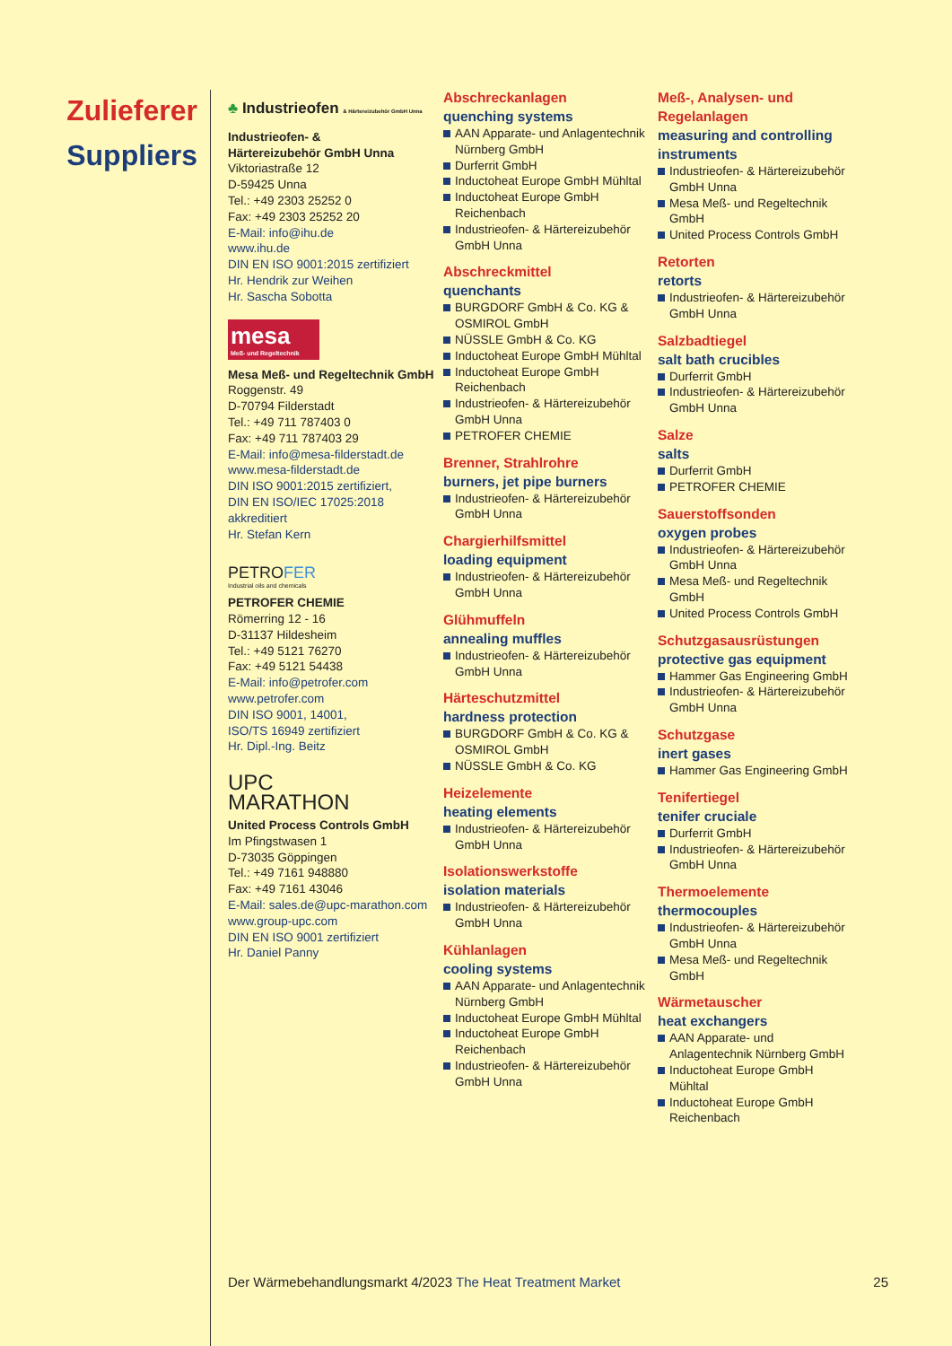Zulieferer
Suppliers
♣ Industrieofen & Härtereizubehör GmbH Unna
Industrieofen- &
Härtereizubehör GmbH Unna
Viktoriastraße 12
D-59425 Unna
Tel.: +49 2303 25252 0
Fax: +49 2303 25252 20
E-Mail: info@ihu.de
www.ihu.de
DIN EN ISO 9001:2015 zertifiziert
Hr. Hendrik zur Weihen
Hr. Sascha Sobotta
mesa
Meß- und Regeltechnik
Mesa Meß- und Regeltechnik GmbH
Roggenstr. 49
D-70794 Filderstadt
Tel.: +49 711 787403 0
Fax: +49 711 787403 29
E-Mail: info@mesa-filderstadt.de
www.mesa-filderstadt.de
DIN ISO 9001:2015 zertifiziert,
DIN EN ISO/IEC 17025:2018 akkreditiert
Hr. Stefan Kern
PETROFER
Industrial oils and chemicals
PETROFER CHEMIE
Römerring 12 - 16
D-31137 Hildesheim
Tel.: +49 5121 76270
Fax: +49 5121 54438
E-Mail: info@petrofer.com
www.petrofer.com
DIN ISO 9001, 14001,
ISO/TS 16949 zertifiziert
Hr. Dipl.-Ing. Beitz
UPC
MARATHON
United Process Controls GmbH
Im Pfingstwasen 1
D-73035 Göppingen
Tel.: +49 7161 948880
Fax: +49 7161 43046
E-Mail: sales.de@upc-marathon.com
www.group-upc.com
DIN EN ISO 9001 zertifiziert
Hr. Daniel Panny
Abschreckanlagen
quenching systems
AAN Apparate- und Anlagentechnik Nürnberg GmbH
Durferrit GmbH
Inductoheat Europe GmbH Mühltal
Inductoheat Europe GmbH Reichenbach
Industrieofen- & Härtereizubehör GmbH Unna
Abschreckmittel
quenchants
BURGDORF GmbH & Co. KG & OSMIROL GmbH
NÜSSLE GmbH & Co. KG
Inductoheat Europe GmbH Mühltal
Inductoheat Europe GmbH Reichenbach
Industrieofen- & Härtereizubehör GmbH Unna
PETROFER CHEMIE
Brenner, Strahlrohre
burners, jet pipe burners
Industrieofen- & Härtereizubehör GmbH Unna
Chargierhilfsmittel
loading equipment
Industrieofen- & Härtereizubehör GmbH Unna
Glühmuffeln
annealing muffles
Industrieofen- & Härtereizubehör GmbH Unna
Härteschutzmittel
hardness protection
BURGDORF GmbH & Co. KG & OSMIROL GmbH
NÜSSLE GmbH & Co. KG
Heizelemente
heating elements
Industrieofen- & Härtereizubehör GmbH Unna
Isolationswerkstoffe
isolation materials
Industrieofen- & Härtereizubehör GmbH Unna
Kühlanlagen
cooling systems
AAN Apparate- und Anlagentechnik Nürnberg GmbH
Inductoheat Europe GmbH Mühltal
Inductoheat Europe GmbH Reichenbach
Industrieofen- & Härtereizubehör GmbH Unna
Meß-, Analysen- und Regelanlagen
measuring and controlling instruments
Industrieofen- & Härtereizubehör GmbH Unna
Mesa Meß- und Regeltechnik GmbH
United Process Controls GmbH
Retorten
retorts
Industrieofen- & Härtereizubehör GmbH Unna
Salzbadtiegel
salt bath crucibles
Durferrit GmbH
Industrieofen- & Härtereizubehör GmbH Unna
Salze
salts
Durferrit GmbH
PETROFER CHEMIE
Sauerstoffsonden
oxygen probes
Industrieofen- & Härtereizubehör GmbH Unna
Mesa Meß- und Regeltechnik GmbH
United Process Controls GmbH
Schutzgasausrüstungen
protective gas equipment
Hammer Gas Engineering GmbH
Industrieofen- & Härtereizubehör GmbH Unna
Schutzgase
inert gases
Hammer Gas Engineering GmbH
Tenifertiegel
tenifer cruciale
Durferrit GmbH
Industrieofen- & Härtereizubehör GmbH Unna
Thermoelemente
thermocouples
Industrieofen- & Härtereizubehör GmbH Unna
Mesa Meß- und Regeltechnik GmbH
Wärmetauscher
heat exchangers
AAN Apparate- und Anlagentechnik Nürnberg GmbH
Inductoheat Europe GmbH Mühltal
Inductoheat Europe GmbH Reichenbach
Der Wärmebehandlungsmarkt 4/2023 The Heat Treatment Market 25